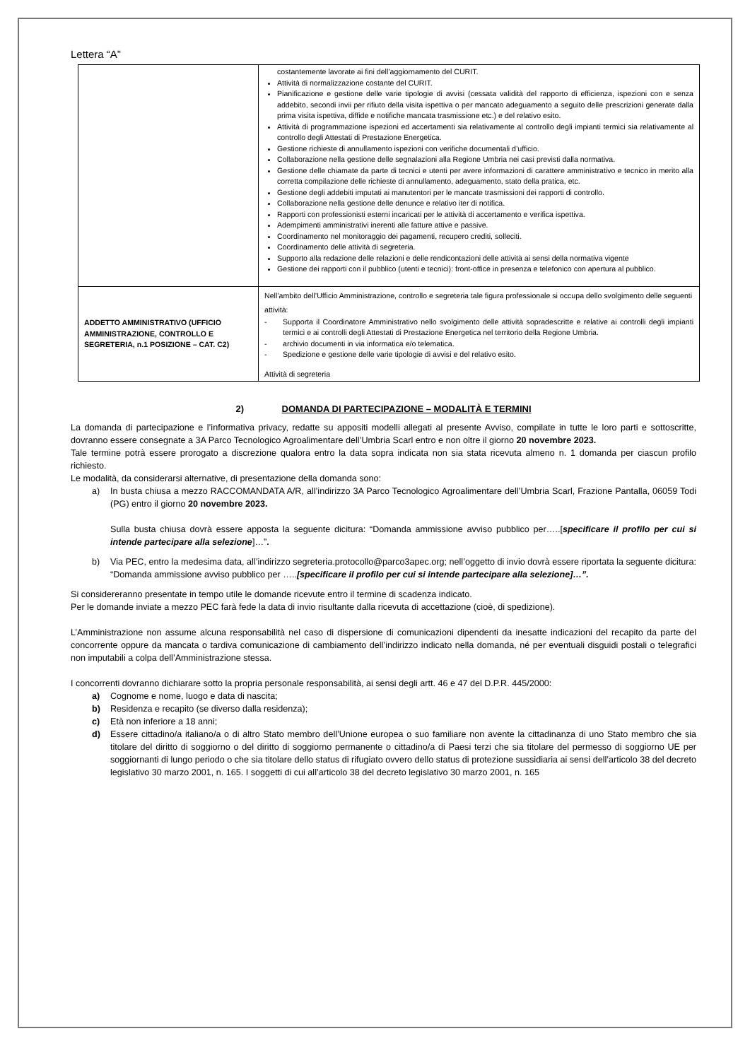Lettera “A”
| | costantemente lavorate ai fini dell’aggiornamento del CURIT. Attività di normalizzazione costante del CURIT. Pianificazione e gestione delle varie tipologie di avvisi (cessata validità del rapporto di efficienza, ispezioni con e senza addebito, secondi invii per rifiuto della visita ispettiva o per mancato adeguamento a seguito delle prescrizioni generate dalla prima visita ispettiva, diffide e notifiche mancata trasmissione etc.) e del relativo esito. Attività di programmazione ispezioni ed accertamenti sia relativamente al controllo degli impianti termici sia relativamente al controllo degli Attestati di Prestazione Energetica. Gestione richieste di annullamento ispezioni con verifiche documentali d’ufficio. Collaborazione nella gestione delle segnalazioni alla Regione Umbria nei casi previsti dalla normativa. Gestione delle chiamate da parte di tecnici e utenti per avere informazioni di carattere amministrativo e tecnico in merito alla corretta compilazione delle richieste di annullamento, adeguamento, stato della pratica, etc. Gestione degli addebiti imputati ai manutentori per le mancate trasmissioni dei rapporti di controllo. Collaborazione nella gestione delle denunce e relativo iter di notifica. Rapporti con professionisti esterni incaricati per le attività di accertamento e verifica ispettiva. Adempimenti amministrativi inerenti alle fatture attive e passive. Coordinamento nel monitoraggio dei pagamenti, recupero crediti, solleciti. Coordinamento delle attività di segreteria. Supporto alla redazione delle relazioni e delle rendicontazioni delle attività ai sensi della normativa vigente Gestione dei rapporti con il pubblico (utenti e tecnici): front-office in presenza e telefonico con apertura al pubblico. |
| ADDETTO AMMINISTRATIVO (UFFICIO AMMINISTRAZIONE, CONTROLLO E SEGRETERIA, n.1 POSIZIONE – CAT. C2) | Nell’ambito dell’Ufficio Amministrazione, controllo e segreteria tale figura professionale si occupa dello svolgimento delle seguenti attività: - Supporta il Coordinatore Amministrativo nello svolgimento delle attività sopradescritte e relative ai controlli degli impianti termici e ai controlli degli Attestati di Prestazione Energetica nel territorio della Regione Umbria. - archivio documenti in via informatica e/o telematica. - Spedizione e gestione delle varie tipologie di avvisi e del relativo esito. Attività di segreteria |
2) DOMANDA DI PARTECIPAZIONE – MODALITÀ E TERMINI
La domanda di partecipazione e l’informativa privacy, redatte su appositi modelli allegati al presente Avviso, compilate in tutte le loro parti e sottoscritte, dovranno essere consegnate a 3A Parco Tecnologico Agroalimentare dell’Umbria Scarl entro e non oltre il giorno 20 novembre 2023.
Tale termine potrà essere prorogato a discrezione qualora entro la data sopra indicata non sia stata ricevuta almeno n. 1 domanda per ciascun profilo richiesto.
Le modalità, da considerarsi alternative, di presentazione della domanda sono:
a) In busta chiusa a mezzo RACCOMANDATA A/R, all’indirizzo 3A Parco Tecnologico Agroalimentare dell’Umbria Scarl, Frazione Pantalla, 06059 Todi (PG) entro il giorno 20 novembre 2023.
Sulla busta chiusa dovrà essere apposta la seguente dicitura: “Domanda ammissione avviso pubblico per…..[specificare il profilo per cui si intende partecipare alla selezione]…”.
b) Via PEC, entro la medesima data, all’indirizzo segreteria.protocollo@parco3apec.org; nell’oggetto di invio dovrà essere riportata la seguente dicitura: “Domanda ammissione avviso pubblico per …..[specificare il profilo per cui si intende partecipare alla selezione]…”.
Si considereranno presentate in tempo utile le domande ricevute entro il termine di scadenza indicato.
Per le domande inviate a mezzo PEC farà fede la data di invio risultante dalla ricevuta di accettazione (cioè, di spedizione).
L’Amministrazione non assume alcuna responsabilità nel caso di dispersione di comunicazioni dipendenti da inesatte indicazioni del recapito da parte del concorrente oppure da mancata o tardiva comunicazione di cambiamento dell’indirizzo indicato nella domanda, né per eventuali disguidi postali o telegrafici non imputabili a colpa dell’Amministrazione stessa.
I concorrenti dovranno dichiarare sotto la propria personale responsabilità, ai sensi degli artt. 46 e 47 del D.P.R. 445/2000:
a) Cognome e nome, luogo e data di nascita;
b) Residenza e recapito (se diverso dalla residenza);
c) Età non inferiore a 18 anni;
d) Essere cittadino/a italiano/a o di altro Stato membro dell’Unione europea o suo familiare non avente la cittadinanza di uno Stato membro che sia titolare del diritto di soggiorno o del diritto di soggiorno permanente o cittadino/a di Paesi terzi che sia titolare del permesso di soggiorno UE per soggiornanti di lungo periodo o che sia titolare dello status di rifugiato ovvero dello status di protezione sussidiaria ai sensi dell’articolo 38 del decreto legislativo 30 marzo 2001, n. 165. I soggetti di cui all’articolo 38 del decreto legislativo 30 marzo 2001, n. 165